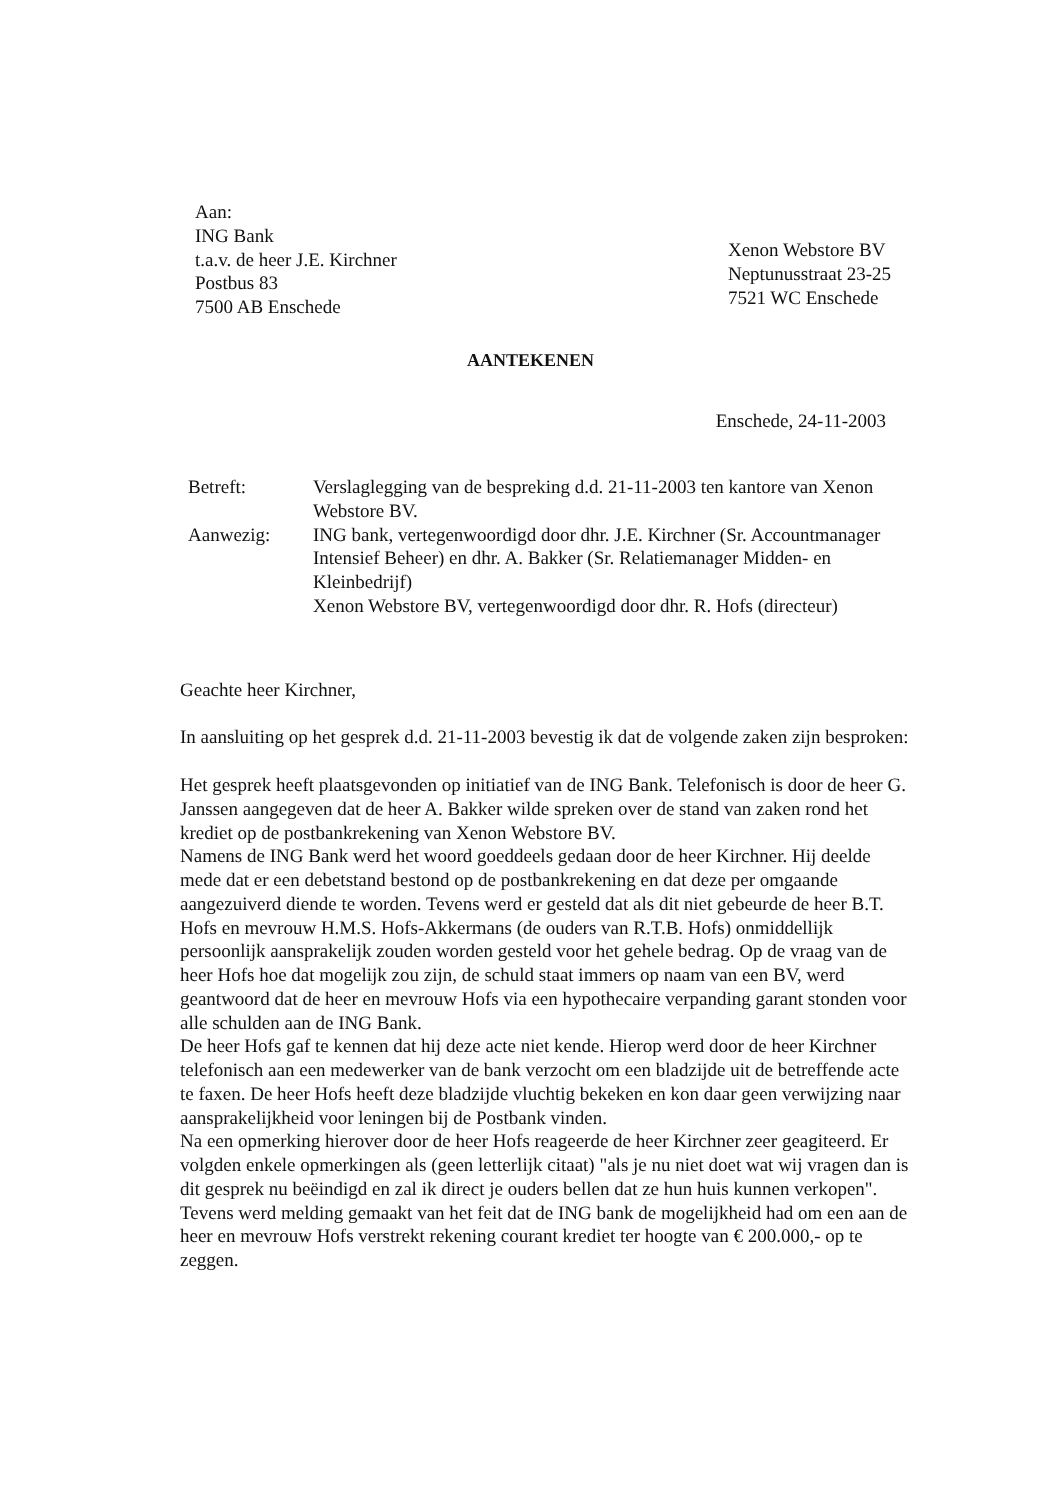Aan:
ING Bank
t.a.v. de heer J.E. Kirchner
Postbus 83
7500 AB Enschede
Xenon Webstore BV
Neptunusstraat 23-25
7521 WC Enschede
AANTEKENEN
Enschede, 24-11-2003
| Betreft: | Verslaglegging van de bespreking d.d. 21-11-2003 ten kantore van Xenon Webstore BV. |
| Aanwezig: | ING bank, vertegenwoordigd door dhr. J.E. Kirchner (Sr. Accountmanager Intensief Beheer) en dhr. A. Bakker (Sr. Relatiemanager Midden- en Kleinbedrijf) Xenon Webstore BV, vertegenwoordigd door dhr. R. Hofs (directeur) |
Geachte heer Kirchner,
In aansluiting op het gesprek d.d. 21-11-2003 bevestig ik dat de volgende zaken zijn besproken:
Het gesprek heeft plaatsgevonden op initiatief van de ING Bank. Telefonisch is door de heer G. Janssen aangegeven dat de heer A. Bakker wilde spreken over de stand van zaken rond het krediet op de postbankrekening van Xenon Webstore BV.
Namens de ING Bank werd het woord goeddeels gedaan door de heer Kirchner. Hij deelde mede dat er een debetstand bestond op de postbankrekening en dat deze per omgaande aangezuiverd diende te worden. Tevens werd er gesteld dat als dit niet gebeurde de heer B.T. Hofs en mevrouw H.M.S. Hofs-Akkermans (de ouders van R.T.B. Hofs) onmiddellijk persoonlijk aansprakelijk zouden worden gesteld voor het gehele bedrag. Op de vraag van de heer Hofs hoe dat mogelijk zou zijn, de schuld staat immers op naam van een BV, werd geantwoord dat de heer en mevrouw Hofs via een hypothecaire verpanding garant stonden voor alle schulden aan de ING Bank.
De heer Hofs gaf te kennen dat hij deze acte niet kende. Hierop werd door de heer Kirchner telefonisch aan een medewerker van de bank verzocht om een bladzijde uit de betreffende acte te faxen. De heer Hofs heeft deze bladzijde vluchtig bekeken en kon daar geen verwijzing naar aansprakelijkheid voor leningen bij de Postbank vinden.
Na een opmerking hierover door de heer Hofs reageerde de heer Kirchner zeer geagiteerd. Er volgden enkele opmerkingen als (geen letterlijk citaat) "als je nu niet doet wat wij vragen dan is dit gesprek nu beëindigd en zal ik direct je ouders bellen dat ze hun huis kunnen verkopen". Tevens werd melding gemaakt van het feit dat de ING bank de mogelijkheid had om een aan de heer en mevrouw Hofs verstrekt rekening courant krediet ter hoogte van € 200.000,- op te zeggen.